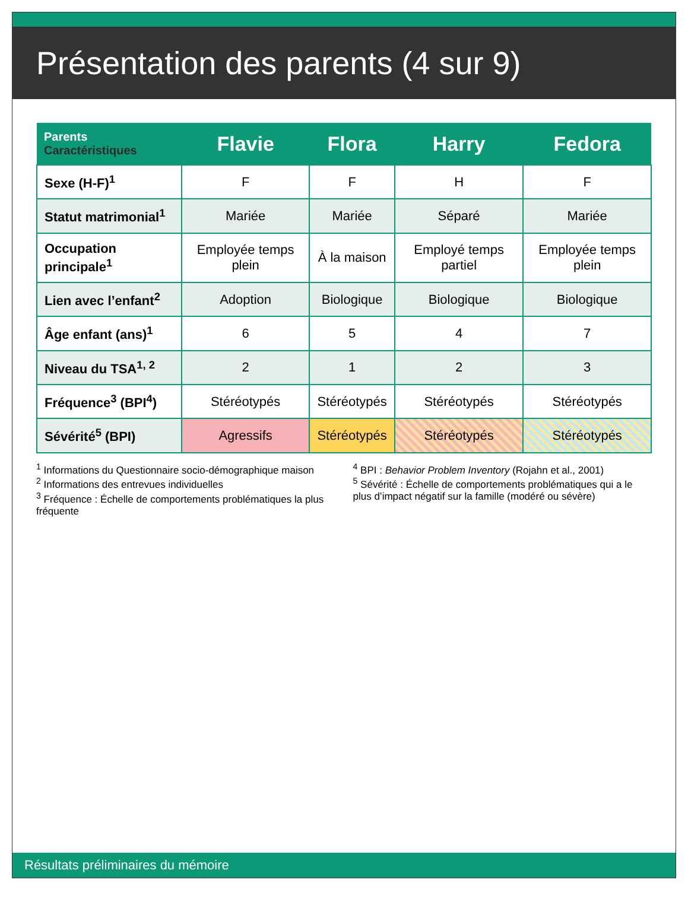Présentation des parents (4 sur 9)
| Parents Caractéristiques | Flavie | Flora | Harry | Fedora |
| --- | --- | --- | --- | --- |
| Sexe (H-F)<sup>1</sup> | F | F | H | F |
| Statut matrimonial<sup>1</sup> | Mariée | Mariée | Séparé | Mariée |
| Occupation principale<sup>1</sup> | Employée temps plein | À la maison | Employé temps partiel | Employée temps plein |
| Lien avec l’enfant<sup>2</sup> | Adoption | Biologique | Biologique | Biologique |
| Âge enfant (ans)<sup>1</sup> | 6 | 5 | 4 | 7 |
| Niveau du TSA<sup>1, 2</sup> | 2 | 1 | 2 | 3 |
| Fréquence<sup>3</sup> (BPI<sup>4</sup>) | Stéréotypés | Stéréotypés | Stéréotypés | Stéréotypés |
| Sévérité<sup>5</sup> (BPI) | Agressifs | Stéréotypés | Stéréotypés | Stéréotypés |
<sup>1</sup> Informations du Questionnaire socio-démographique maison
<sup>2</sup> Informations des entrevues individuelles
<sup>3</sup> Fréquence : Échelle de comportements problématiques la plus fréquente
<sup>4</sup> BPI : Behavior Problem Inventory (Rojahn et al., 2001)
<sup>5</sup> Sévérité : Échelle de comportements problématiques qui a le plus d’impact négatif sur la famille (modéré ou sévère)
Résultats préliminaires du mémoire